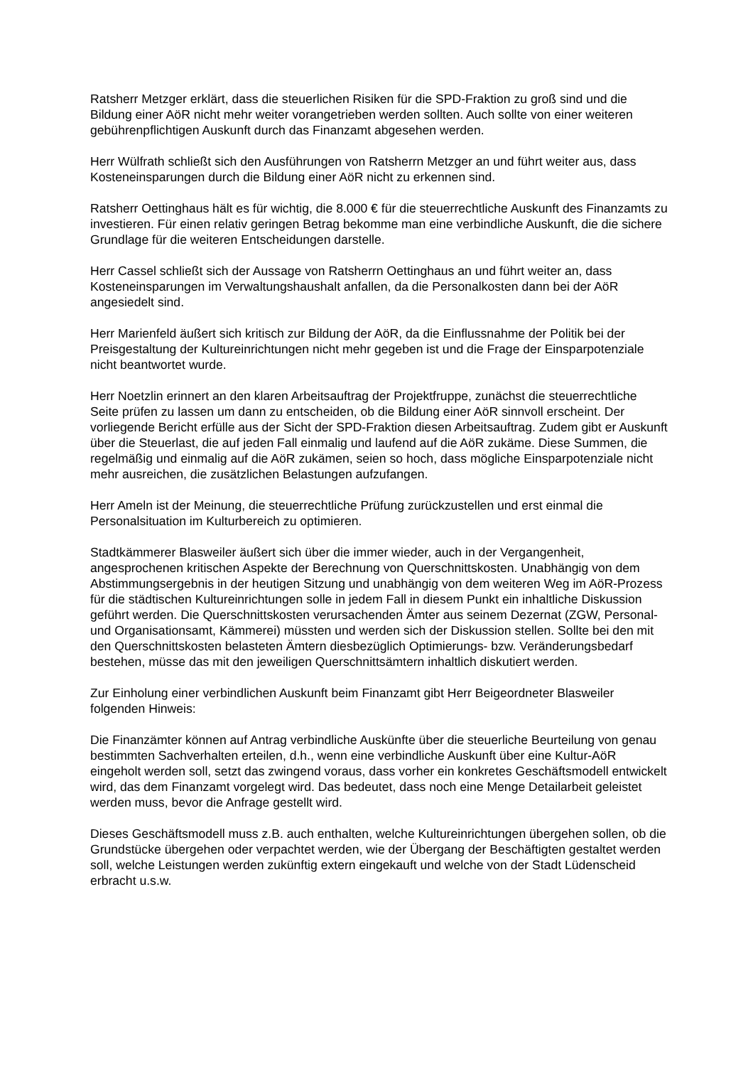Ratsherr Metzger erklärt, dass die steuerlichen Risiken für die SPD-Fraktion zu groß sind und die Bildung einer AöR nicht mehr weiter vorangetrieben werden sollten. Auch sollte von einer weiteren gebührenpflichtigen Auskunft durch das Finanzamt abgesehen werden.
Herr Wülfrath schließt sich den Ausführungen von Ratsherrn Metzger an und führt weiter aus, dass Kosteneinsparungen durch die Bildung einer AöR nicht zu erkennen sind.
Ratsherr Oettinghaus hält es für wichtig, die 8.000 € für die steuerrechtliche Auskunft des Finanzamts zu investieren. Für einen relativ geringen Betrag bekomme man eine verbindliche Auskunft, die die sichere Grundlage für die weiteren Entscheidungen darstelle.
Herr Cassel schließt sich der Aussage von Ratsherrn Oettinghaus an und führt weiter an, dass Kosteneinsparungen im Verwaltungshaushalt anfallen, da die Personalkosten dann bei der AöR angesiedelt sind.
Herr Marienfeld äußert sich kritisch zur Bildung der AöR, da die Einflussnahme der Politik bei der Preisgestaltung der Kultureinrichtungen nicht mehr gegeben ist und die Frage der Einsparpotenziale nicht beantwortet wurde.
Herr Noetzlin erinnert an den klaren Arbeitsauftrag der Projektfruppe, zunächst die steuerrechtliche Seite prüfen zu lassen um dann zu entscheiden, ob die Bildung einer AöR sinnvoll erscheint. Der vorliegende Bericht erfülle aus der Sicht der SPD-Fraktion diesen Arbeitsauftrag. Zudem gibt er Auskunft über die Steuerlast, die auf jeden Fall einmalig und laufend auf die AöR zukäme. Diese Summen, die regelmäßig und einmalig auf die AöR zukämen, seien so hoch, dass mögliche Einsparpotenziale nicht mehr ausreichen, die zusätzlichen Belastungen aufzufangen.
Herr Ameln ist der Meinung, die steuerrechtliche Prüfung zurückzustellen und erst einmal die Personalsituation im Kulturbereich zu optimieren.
Stadtkämmerer Blasweiler äußert sich über die immer wieder, auch in der Vergangenheit, angesprochenen kritischen Aspekte der Berechnung von Querschnittskosten. Unabhängig von dem Abstimmungsergebnis in der heutigen Sitzung und unabhängig von dem weiteren Weg im AöR-Prozess für die städtischen Kultureinrichtungen solle in jedem Fall in diesem Punkt ein inhaltliche Diskussion geführt werden. Die Querschnittskosten verursachenden Ämter aus seinem Dezernat (ZGW, Personal- und Organisationsamt, Kämmerei) müssten und werden sich der Diskussion stellen. Sollte bei den mit den Querschnittskosten belasteten Ämtern diesbezüglich Optimierungs- bzw. Veränderungsbedarf bestehen, müsse das mit den jeweiligen Querschnittsämtern inhaltlich diskutiert werden.
Zur Einholung einer verbindlichen Auskunft beim Finanzamt gibt Herr Beigeordneter Blasweiler folgenden Hinweis:
Die Finanzämter können auf Antrag verbindliche Auskünfte über die steuerliche Beurteilung von genau bestimmten Sachverhalten erteilen, d.h., wenn eine verbindliche Auskunft über eine Kultur-AöR eingeholt werden soll, setzt das zwingend voraus, dass vorher ein konkretes Geschäftsmodell entwickelt wird, das dem Finanzamt vorgelegt wird. Das bedeutet, dass noch eine Menge Detailarbeit geleistet werden muss, bevor die Anfrage gestellt wird.
Dieses Geschäftsmodell muss z.B. auch enthalten, welche Kultureinrichtungen übergehen sollen, ob die Grundstücke übergehen oder verpachtet werden, wie der Übergang der Beschäftigten gestaltet werden soll, welche Leistungen werden zukünftig extern eingekauft und welche von der Stadt Lüdenscheid erbracht u.s.w.